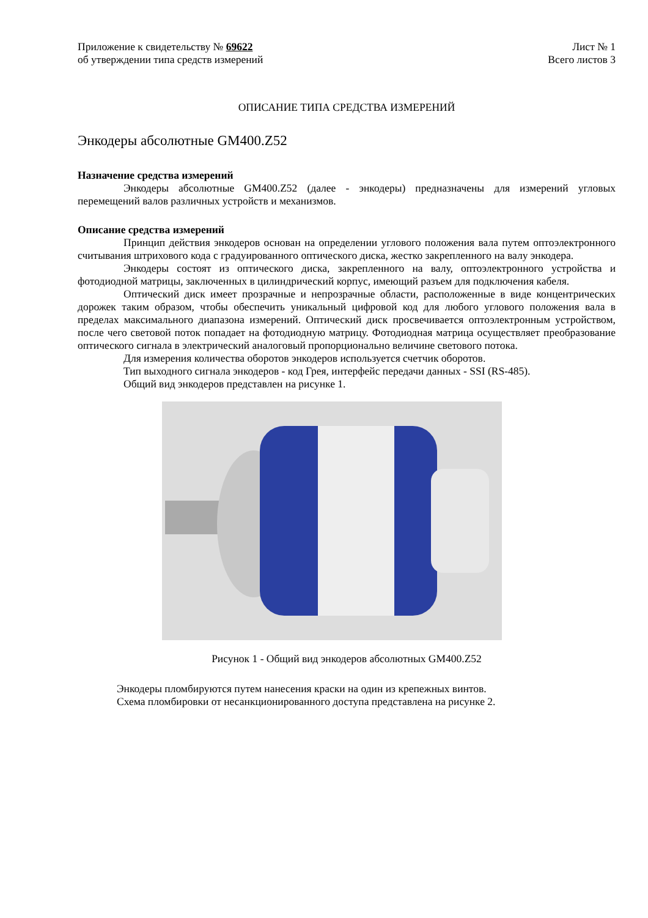Приложение к свидетельству № 69622
об утверждении типа средств измерений Лист № 1
Всего листов 3
ОПИСАНИЕ ТИПА СРЕДСТВА ИЗМЕРЕНИЙ
Энкодеры абсолютные GM400.Z52
Назначение средства измерений
Энкодеры абсолютные GM400.Z52 (далее - энкодеры) предназначены для измерений угловых перемещений валов различных устройств и механизмов.
Описание средства измерений
Принцип действия энкодеров основан на определении углового положения вала путем оптоэлектронного считывания штрихового кода с градуированного оптического диска, жестко закрепленного на валу энкодера.
Энкодеры состоят из оптического диска, закрепленного на валу, оптоэлектронного устройства и фотодиодной матрицы, заключенных в цилиндрический корпус, имеющий разъем для подключения кабеля.
Оптический диск имеет прозрачные и непрозрачные области, расположенные в виде концентрических дорожек таким образом, чтобы обеспечить уникальный цифровой код для любого углового положения вала в пределах максимального диапазона измерений. Оптический диск просвечивается оптоэлектронным устройством, после чего световой поток попадает на фотодиодную матрицу. Фотодиодная матрица осуществляет преобразование оптического сигнала в электрический аналоговый пропорционально величине светового потока.
Для измерения количества оборотов энкодеров используется счетчик оборотов.
Тип выходного сигнала энкодеров - код Грея, интерфейс передачи данных - SSI (RS-485).
Общий вид энкодеров представлен на рисунке 1.
Рисунок 1 - Общий вид энкодеров абсолютных GM400.Z52
Энкодеры пломбируются путем нанесения краски на один из крепежных винтов.
Схема пломбировки от несанкционированного доступа представлена на рисунке 2.